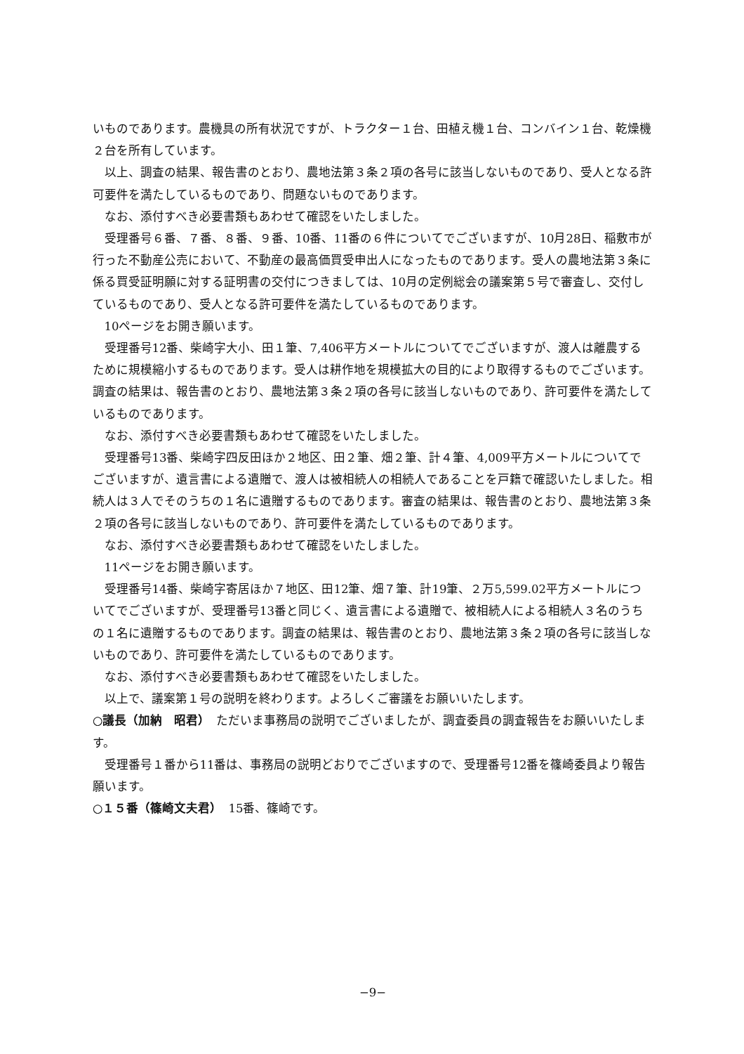いものであります。農機具の所有状況ですが、トラクター１台、田植え機１台、コンバイン１台、乾燥機２台を所有しています。
以上、調査の結果、報告書のとおり、農地法第３条２項の各号に該当しないものであり、受人となる許可要件を満たしているものであり、問題ないものであります。
なお、添付すべき必要書類もあわせて確認をいたしました。
受理番号６番、７番、８番、９番、10番、11番の６件についてでございますが、10月28日、稲敷市が行った不動産公売において、不動産の最高価買受申出人になったものであります。受人の農地法第３条に係る買受証明願に対する証明書の交付につきましては、10月の定例総会の議案第５号で審査し、交付しているものであり、受人となる許可要件を満たしているものであります。
10ページをお開き願います。
受理番号12番、柴崎字大小、田１筆、7,406平方メートルについてでございますが、渡人は離農するために規模縮小するものであります。受人は耕作地を規模拡大の目的により取得するものでございます。調査の結果は、報告書のとおり、農地法第３条２項の各号に該当しないものであり、許可要件を満たしているものであります。
なお、添付すべき必要書類もあわせて確認をいたしました。
受理番号13番、柴崎字四反田ほか２地区、田２筆、畑２筆、計４筆、4,009平方メートルについてでございますが、遺言書による遺贈で、渡人は被相続人の相続人であることを戸籍で確認いたしました。相続人は３人でそのうちの１名に遺贈するものであります。審査の結果は、報告書のとおり、農地法第３条２項の各号に該当しないものであり、許可要件を満たしているものであります。
なお、添付すべき必要書類もあわせて確認をいたしました。
11ページをお開き願います。
受理番号14番、柴崎字寄居ほか７地区、田12筆、畑７筆、計19筆、２万5,599.02平方メートルについてでございますが、受理番号13番と同じく、遺言書による遺贈で、被相続人による相続人３名のうちの１名に遺贈するものであります。調査の結果は、報告書のとおり、農地法第３条２項の各号に該当しないものであり、許可要件を満たしているものであります。
なお、添付すべき必要書類もあわせて確認をいたしました。
以上で、議案第１号の説明を終わります。よろしくご審議をお願いいたします。
○議長（加納　昭君）　ただいま事務局の説明でございましたが、調査委員の調査報告をお願いいたします。
受理番号１番から11番は、事務局の説明どおりでございますので、受理番号12番を篠崎委員より報告願います。
○１５番（篠崎文夫君）　15番、篠崎です。
−9−